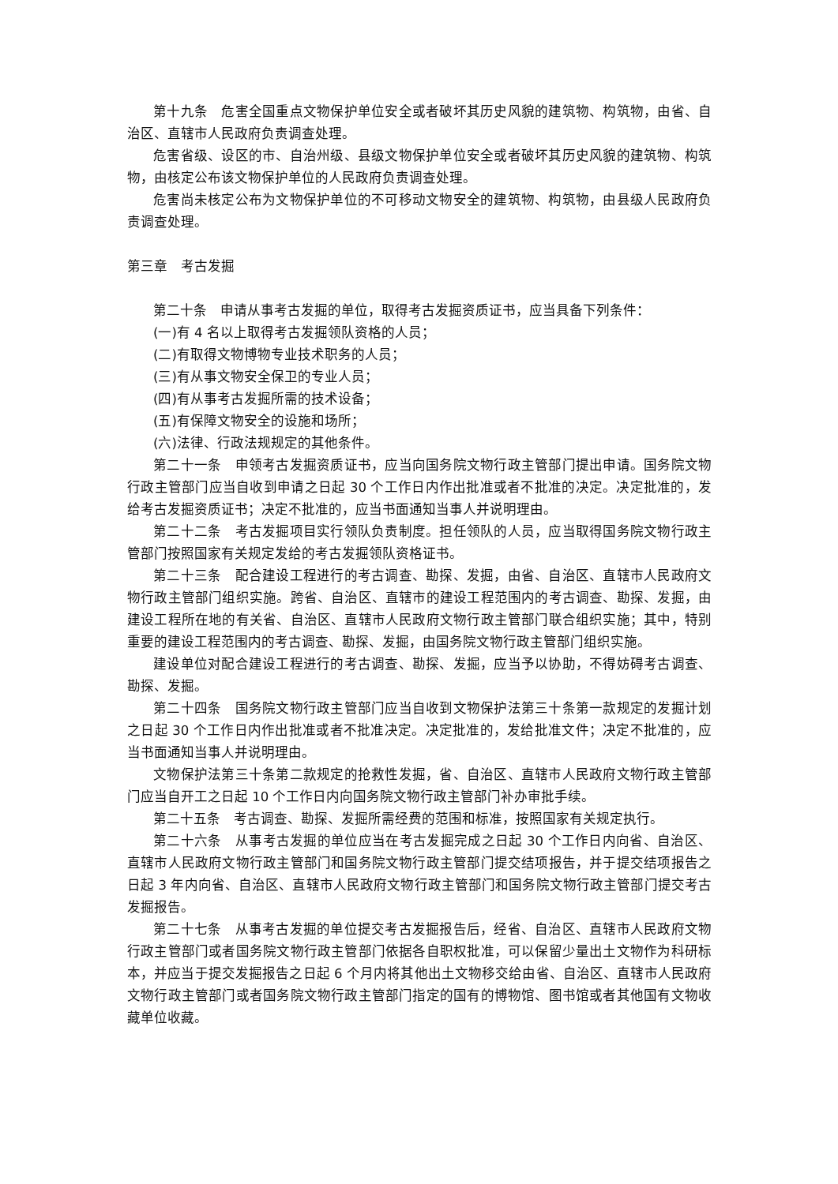第十九条　危害全国重点文物保护单位安全或者破坏其历史风貌的建筑物、构筑物，由省、自治区、直辖市人民政府负责调查处理。
危害省级、设区的市、自治州级、县级文物保护单位安全或者破坏其历史风貌的建筑物、构筑物，由核定公布该文物保护单位的人民政府负责调查处理。
危害尚未核定公布为文物保护单位的不可移动文物安全的建筑物、构筑物，由县级人民政府负责调查处理。
第三章　考古发掘
第二十条　申请从事考古发掘的单位，取得考古发掘资质证书，应当具备下列条件：
(一)有 4 名以上取得考古发掘领队资格的人员；
(二)有取得文物博物专业技术职务的人员；
(三)有从事文物安全保卫的专业人员；
(四)有从事考古发掘所需的技术设备；
(五)有保障文物安全的设施和场所；
(六)法律、行政法规规定的其他条件。
第二十一条　申领考古发掘资质证书，应当向国务院文物行政主管部门提出申请。国务院文物行政主管部门应当自收到申请之日起 30 个工作日内作出批准或者不批准的决定。决定批准的，发给考古发掘资质证书；决定不批准的，应当书面通知当事人并说明理由。
第二十二条　考古发掘项目实行领队负责制度。担任领队的人员，应当取得国务院文物行政主管部门按照国家有关规定发给的考古发掘领队资格证书。
第二十三条　配合建设工程进行的考古调查、勘探、发掘，由省、自治区、直辖市人民政府文物行政主管部门组织实施。跨省、自治区、直辖市的建设工程范围内的考古调查、勘探、发掘，由建设工程所在地的有关省、自治区、直辖市人民政府文物行政主管部门联合组织实施；其中，特别重要的建设工程范围内的考古调查、勘探、发掘，由国务院文物行政主管部门组织实施。
建设单位对配合建设工程进行的考古调查、勘探、发掘，应当予以协助，不得妨碍考古调查、勘探、发掘。
第二十四条　国务院文物行政主管部门应当自收到文物保护法第三十条第一款规定的发掘计划之日起 30 个工作日内作出批准或者不批准决定。决定批准的，发给批准文件；决定不批准的，应当书面通知当事人并说明理由。
文物保护法第三十条第二款规定的抢救性发掘，省、自治区、直辖市人民政府文物行政主管部门应当自开工之日起 10 个工作日内向国务院文物行政主管部门补办审批手续。
第二十五条　考古调查、勘探、发掘所需经费的范围和标准，按照国家有关规定执行。
第二十六条　从事考古发掘的单位应当在考古发掘完成之日起 30 个工作日内向省、自治区、直辖市人民政府文物行政主管部门和国务院文物行政主管部门提交结项报告，并于提交结项报告之日起 3 年内向省、自治区、直辖市人民政府文物行政主管部门和国务院文物行政主管部门提交考古发掘报告。
第二十七条　从事考古发掘的单位提交考古发掘报告后，经省、自治区、直辖市人民政府文物行政主管部门或者国务院文物行政主管部门依据各自职权批准，可以保留少量出土文物作为科研标本，并应当于提交发掘报告之日起 6 个月内将其他出土文物移交给由省、自治区、直辖市人民政府文物行政主管部门或者国务院文物行政主管部门指定的国有的博物馆、图书馆或者其他国有文物收藏单位收藏。